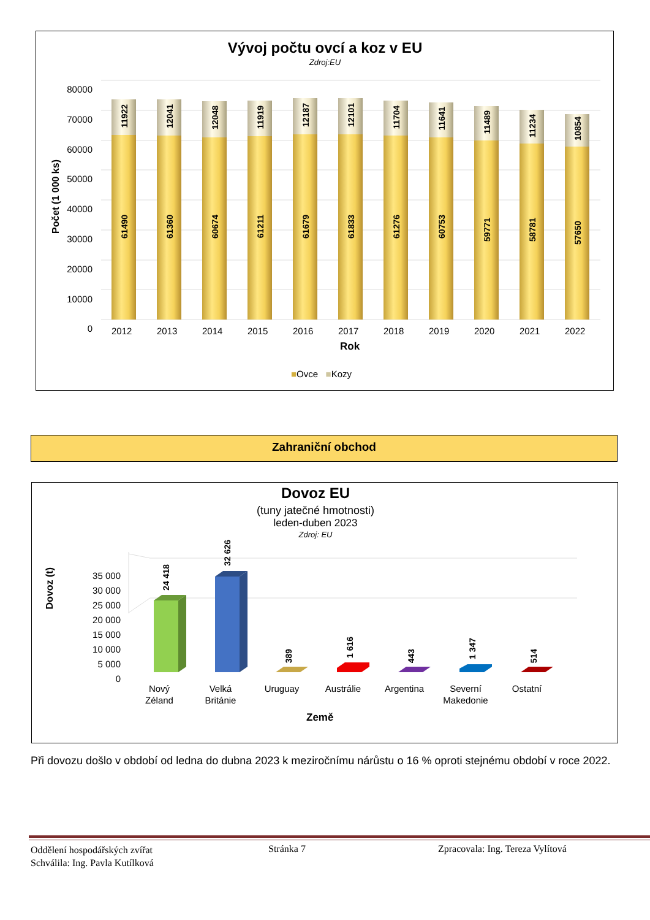Vývoj počtu ovcí a koz v EU
Zdroj:EU
Počet (1 000 ks)
80000
70000
60000
50000
40000
30000
20000
10000
0
61490
11922
61360
12041
60674
12048
61211
11919
61679
12187
61833
12101
61276
11704
60753
11641
59771
11489
58781
11234
57650
10854
2012 2013 2014 2015 2016 2017 2018 2019 2020 2021 2022
Rok
■Ovce ■Kozy
Zahraniční obchod
Dovoz EU
(tuny jatečné hmotnosti)
leden-duben 2023
Zdroj: EU
Dovoz (t)
35 000
30 000
25 000
20 000
15 000
10 000
5 000
0
24 418
32 626
389
1 616
443
1 347
514
Nový
Zéland Velká
Británie Uruguay Austrálie Argentina Severní
Makedonie Ostatní
Země
Při dovozu došlo v období od ledna do dubna 2023 k meziročnímu nárůstu o 16 % oproti stejnému období v roce 2022.
Oddělení hospodářských zvířat
Schválila: Ing. Pavla Kutílková
Stránka 7 Zpracovala: Ing. Tereza Vylítová